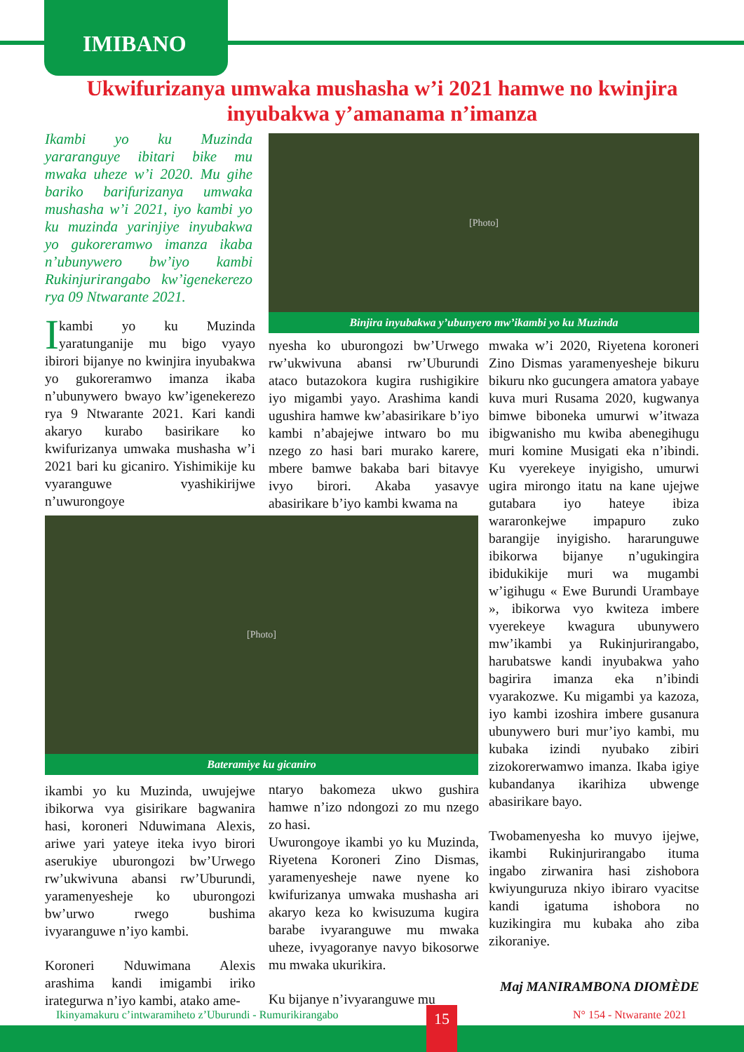IMIBANO
Ukwifurizanya umwaka mushasha w’i 2021 hamwe no kwinjira inyubakwa y’amanama n’imanza
Ikambi yo ku Muzinda yararanguye ibitari bike mu mwaka uheze w’i 2020. Mu gihe bariko barifurizanya umwaka mushasha w’i 2021, iyo kambi yo ku muzinda yarinjiye inyubakwa yo gukoreramwo imanza ikaba n’ubunywero bw’iyo kambi Rukinjurirangabo kw’igenekerezo rya 09 Ntwarante 2021.
[Photo]
Binjira inyubakwa y’ubunyero mw’ikambi yo ku Muzinda
Ikambi yo ku Muzinda yaratunganije mu bigo vyayo ibirori bijanye no kwinjira inyubakwa yo gukoreramwo imanza ikaba n’ubunywero bwayo kw’igenekerezo rya 9 Ntwarante 2021. Kari kandi akaryo kurabo basirikare ko kwifurizanya umwaka mushasha w’i 2021 bari ku gicaniro. Yishimikije ku vyaranguwe vyashikirijwe n’uwurongoye
nyesha ko uburongozi bw’Urwego rw’ukwivuna abansi rw’Uburundi ataco butazokora kugira rushigikire iyo migambi yayo. Arashima kandi ugushira hamwe kw’abasirikare b’iyo kambi n’abajejwe intwaro bo mu nzego zo hasi bari murako karere, mbere bamwe bakaba bari bitavye ivyo birori. Akaba yasavye abasirikare b’iyo kambi kwama na
[Photo]
Bateramiye ku gicaniro
ikambi yo ku Muzinda, uwujejwe ibikorwa vya gisirikare bagwanira hasi, koroneri Nduwimana Alexis, ariwe yari yateye iteka ivyo birori aserukiye uburongozi bw’Urwego rw’ukwivuna abansi rw’Uburundi, yaramenyesheje ko uburongozi bw’urwo rwego bushima ivyaranguwe n’iyo kambi.
Koroneri Nduwimana Alexis arashima kandi imigambi iriko irategurwa n’iyo kambi, atako ame-
ntaryo bakomeza ukwo gushira hamwe n’izo ndongozi zo mu nzego zo hasi.
Uwurongoye ikambi yo ku Muzinda, Riyetena Koroneri Zino Dismas, yaramenyesheje nawe nyene ko kwifurizanya umwaka mushasha ari akaryo keza ko kwisuzuma kugira barabe ivyaranguwe mu mwaka uheze, ivyagoranye navyo bikosorwe mu mwaka ukurikira.
Ku bijanye n’ivyaranguwe mu
mwaka w’i 2020, Riyetena koroneri Zino Dismas yaramenyesheje bikuru bikuru nko gucungera amatora yabaye kuva muri Rusama 2020, kugwanya bimwe biboneka umurwi w’itwaza ibigwanisho mu kwiba abenegihugu muri komine Musigati eka n’ibindi. Ku vyerekeye inyigisho, umurwi ugira mirongo itatu na kane ujejwe gutabara iyo hateye ibiza wararonkejwe impapuro zuko barangije inyigisho. hararunguwe ibikorwa bijanye n’ugukingira ibidukikije muri wa mugambi w’igihugu « Ewe Burundi Urambaye », ibikorwa vyo kwiteza imbere vyerekeye kwagura ubunywero mw’ikambi ya Rukinjurirangabo, harubatswe kandi inyubakwa yaho bagirira imanza eka n’ibindi vyarakozwe. Ku migambi ya kazoza, iyo kambi izoshira imbere gusanura ubunywero buri mur’iyo kambi, mu kubaka izindi nyubako zibiri zizokorerwamwo imanza. Ikaba igiye kubandanya ikarihiza ubwenge abasirikare bayo.
Twobamenyesha ko muvyo ijejwe, ikambi Rukinjurirangabo ituma ingabo zirwanira hasi zishobora kwiyunguruza nkiyo ibiraro vyacitse kandi igatuma ishobora no kuzikingira mu kubaka aho ziba zikoraniye.
Maj MANIRAMBONA DIOMÈDE
Ikinyamakuru c’intwaramiheto z’Uburundi - Rumurikirangabo
N° 154 - Ntwarante 2021
15